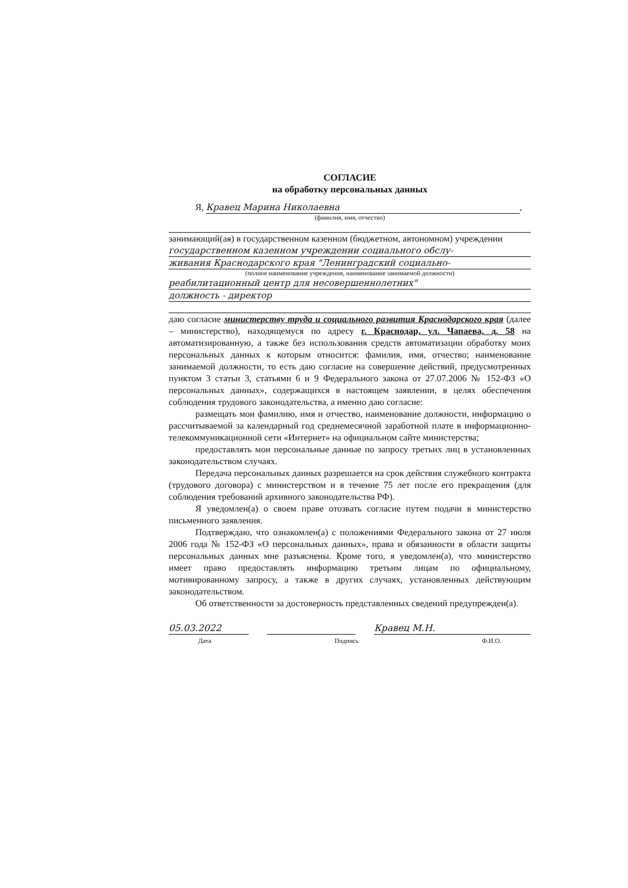СОГЛАСИЕ
на обработку персональных данных
Я, Кравец Марина Николаевна,
(фамилия, имя, отчество)
занимающий(ая) в государственном казенном (бюджетном, автономном) учреждении
государственном казенном учреждении социального обслу-
живания Краснодарского края "Ленинградский социально-
(полное наименование учреждения, наименование занимаемой должности)
реабилитационный центр для несовершеннолетних"
должность - директор
даю согласие министерству труда и социального развития Краснодарского края (далее – министерство), находящемуся по адресу г. Краснодар, ул. Чапаева, д. 58 на автоматизированную, а также без использования средств автоматизации обработку моих персональных данных к которым относится: фамилия, имя, отчество; наименование занимаемой должности, то есть даю согласие на совершение действий, предусмотренных пунктом 3 статьи 3, статьями 6 и 9 Федерального закона от 27.07.2006 № 152-ФЗ «О персональных данных», содержащихся в настоящем заявлении, в целях обеспечения соблюдения трудового законодательства, а именно даю согласие:
размещать мои фамилию, имя и отчество, наименование должности, информацию о рассчитываемой за календарный год среднемесячной заработной плате в информационно-телекоммуникационной сети «Интернет» на официальном сайте министерства;
предоставлять мои персональные данные по запросу третьих лиц в установленных законодательством случаях.
Передача персональных данных разрешается на срок действия служебного контракта (трудового договора) с министерством и в течение 75 лет после его прекращения (для соблюдения требований архивного законодательства РФ).
Я уведомлен(а) о своем праве отозвать согласие путем подачи в министерство письменного заявления.
Подтверждаю, что ознакомлен(а) с положениями Федерального закона от 27 июля 2006 года № 152-ФЗ «О персональных данных», права и обязанности в области защиты персональных данных мне разъяснены. Кроме того, я уведомлен(а), что министерство имеет право предоставлять информацию третьим лицам по официальному, мотивированному запросу, а также в других случаях, установленных действующим законодательством.
Об ответственности за достоверность представленных сведений предупрежден(а).
05.03.2022 Кравец М.Н.
Дата Подпись Ф.И.О.